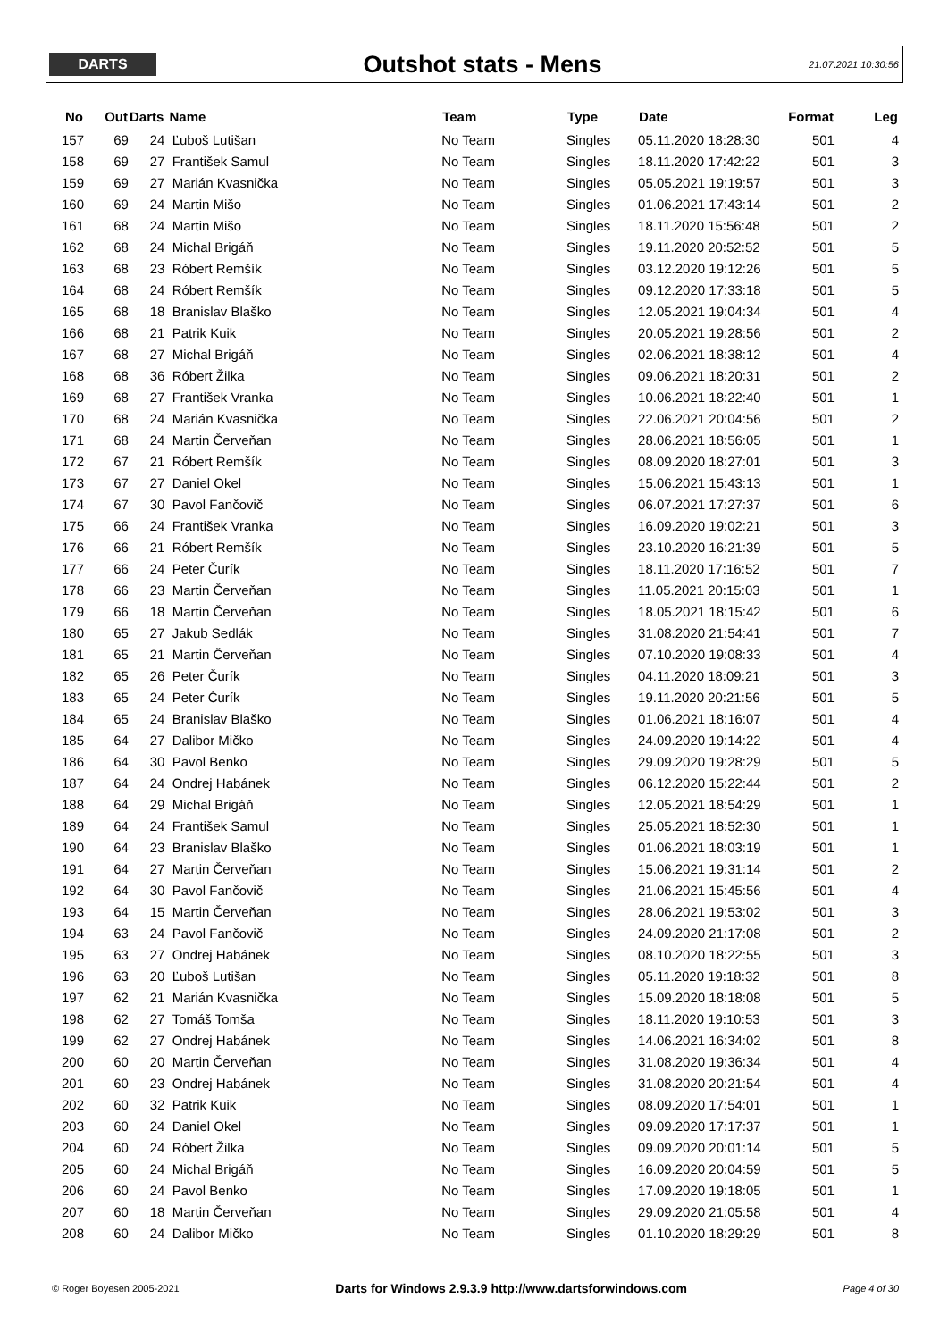DARTS
Outshot stats - Mens
21.07.2021 10:30:56
| No | Out | Darts | Name | Team | Type | Date | Format | Leg |
| --- | --- | --- | --- | --- | --- | --- | --- | --- |
| 157 | 69 | 24 | Ľuboš Lutišan | No Team | Singles | 05.11.2020 18:28:30 | 501 | 4 |
| 158 | 69 | 27 | František Samul | No Team | Singles | 18.11.2020 17:42:22 | 501 | 3 |
| 159 | 69 | 27 | Marián Kvasnička | No Team | Singles | 05.05.2021 19:19:57 | 501 | 3 |
| 160 | 69 | 24 | Martin Mišo | No Team | Singles | 01.06.2021 17:43:14 | 501 | 2 |
| 161 | 68 | 24 | Martin Mišo | No Team | Singles | 18.11.2020 15:56:48 | 501 | 2 |
| 162 | 68 | 24 | Michal Brigáň | No Team | Singles | 19.11.2020 20:52:52 | 501 | 5 |
| 163 | 68 | 23 | Róbert Remšík | No Team | Singles | 03.12.2020 19:12:26 | 501 | 5 |
| 164 | 68 | 24 | Róbert Remšík | No Team | Singles | 09.12.2020 17:33:18 | 501 | 5 |
| 165 | 68 | 18 | Branislav Blaško | No Team | Singles | 12.05.2021 19:04:34 | 501 | 4 |
| 166 | 68 | 21 | Patrik Kuik | No Team | Singles | 20.05.2021 19:28:56 | 501 | 2 |
| 167 | 68 | 27 | Michal Brigáň | No Team | Singles | 02.06.2021 18:38:12 | 501 | 4 |
| 168 | 68 | 36 | Róbert Žilka | No Team | Singles | 09.06.2021 18:20:31 | 501 | 2 |
| 169 | 68 | 27 | František Vranka | No Team | Singles | 10.06.2021 18:22:40 | 501 | 1 |
| 170 | 68 | 24 | Marián Kvasnička | No Team | Singles | 22.06.2021 20:04:56 | 501 | 2 |
| 171 | 68 | 24 | Martin Červeňan | No Team | Singles | 28.06.2021 18:56:05 | 501 | 1 |
| 172 | 67 | 21 | Róbert Remšík | No Team | Singles | 08.09.2020 18:27:01 | 501 | 3 |
| 173 | 67 | 27 | Daniel Okel | No Team | Singles | 15.06.2021 15:43:13 | 501 | 1 |
| 174 | 67 | 30 | Pavol Fančovič | No Team | Singles | 06.07.2021 17:27:37 | 501 | 6 |
| 175 | 66 | 24 | František Vranka | No Team | Singles | 16.09.2020 19:02:21 | 501 | 3 |
| 176 | 66 | 21 | Róbert Remšík | No Team | Singles | 23.10.2020 16:21:39 | 501 | 5 |
| 177 | 66 | 24 | Peter Čurík | No Team | Singles | 18.11.2020 17:16:52 | 501 | 7 |
| 178 | 66 | 23 | Martin Červeňan | No Team | Singles | 11.05.2021 20:15:03 | 501 | 1 |
| 179 | 66 | 18 | Martin Červeňan | No Team | Singles | 18.05.2021 18:15:42 | 501 | 6 |
| 180 | 65 | 27 | Jakub Sedlák | No Team | Singles | 31.08.2020 21:54:41 | 501 | 7 |
| 181 | 65 | 21 | Martin Červeňan | No Team | Singles | 07.10.2020 19:08:33 | 501 | 4 |
| 182 | 65 | 26 | Peter Čurík | No Team | Singles | 04.11.2020 18:09:21 | 501 | 3 |
| 183 | 65 | 24 | Peter Čurík | No Team | Singles | 19.11.2020 20:21:56 | 501 | 5 |
| 184 | 65 | 24 | Branislav Blaško | No Team | Singles | 01.06.2021 18:16:07 | 501 | 4 |
| 185 | 64 | 27 | Dalibor Mičko | No Team | Singles | 24.09.2020 19:14:22 | 501 | 4 |
| 186 | 64 | 30 | Pavol Benko | No Team | Singles | 29.09.2020 19:28:29 | 501 | 5 |
| 187 | 64 | 24 | Ondrej Habánek | No Team | Singles | 06.12.2020 15:22:44 | 501 | 2 |
| 188 | 64 | 29 | Michal Brigáň | No Team | Singles | 12.05.2021 18:54:29 | 501 | 1 |
| 189 | 64 | 24 | František Samul | No Team | Singles | 25.05.2021 18:52:30 | 501 | 1 |
| 190 | 64 | 23 | Branislav Blaško | No Team | Singles | 01.06.2021 18:03:19 | 501 | 1 |
| 191 | 64 | 27 | Martin Červeňan | No Team | Singles | 15.06.2021 19:31:14 | 501 | 2 |
| 192 | 64 | 30 | Pavol Fančovič | No Team | Singles | 21.06.2021 15:45:56 | 501 | 4 |
| 193 | 64 | 15 | Martin Červeňan | No Team | Singles | 28.06.2021 19:53:02 | 501 | 3 |
| 194 | 63 | 24 | Pavol Fančovič | No Team | Singles | 24.09.2020 21:17:08 | 501 | 2 |
| 195 | 63 | 27 | Ondrej Habánek | No Team | Singles | 08.10.2020 18:22:55 | 501 | 3 |
| 196 | 63 | 20 | Ľuboš Lutišan | No Team | Singles | 05.11.2020 19:18:32 | 501 | 8 |
| 197 | 62 | 21 | Marián Kvasnička | No Team | Singles | 15.09.2020 18:18:08 | 501 | 5 |
| 198 | 62 | 27 | Tomáš Tomša | No Team | Singles | 18.11.2020 19:10:53 | 501 | 3 |
| 199 | 62 | 27 | Ondrej Habánek | No Team | Singles | 14.06.2021 16:34:02 | 501 | 8 |
| 200 | 60 | 20 | Martin Červeňan | No Team | Singles | 31.08.2020 19:36:34 | 501 | 4 |
| 201 | 60 | 23 | Ondrej Habánek | No Team | Singles | 31.08.2020 20:21:54 | 501 | 4 |
| 202 | 60 | 32 | Patrik Kuik | No Team | Singles | 08.09.2020 17:54:01 | 501 | 1 |
| 203 | 60 | 24 | Daniel Okel | No Team | Singles | 09.09.2020 17:17:37 | 501 | 1 |
| 204 | 60 | 24 | Róbert Žilka | No Team | Singles | 09.09.2020 20:01:14 | 501 | 5 |
| 205 | 60 | 24 | Michal Brigáň | No Team | Singles | 16.09.2020 20:04:59 | 501 | 5 |
| 206 | 60 | 24 | Pavol Benko | No Team | Singles | 17.09.2020 19:18:05 | 501 | 1 |
| 207 | 60 | 18 | Martin Červeňan | No Team | Singles | 29.09.2020 21:05:58 | 501 | 4 |
| 208 | 60 | 24 | Dalibor Mičko | No Team | Singles | 01.10.2020 18:29:29 | 501 | 8 |
© Roger Boyesen 2005-2021 Darts for Windows 2.9.3.9 http://www.dartsforwindows.com Page 4 of 30